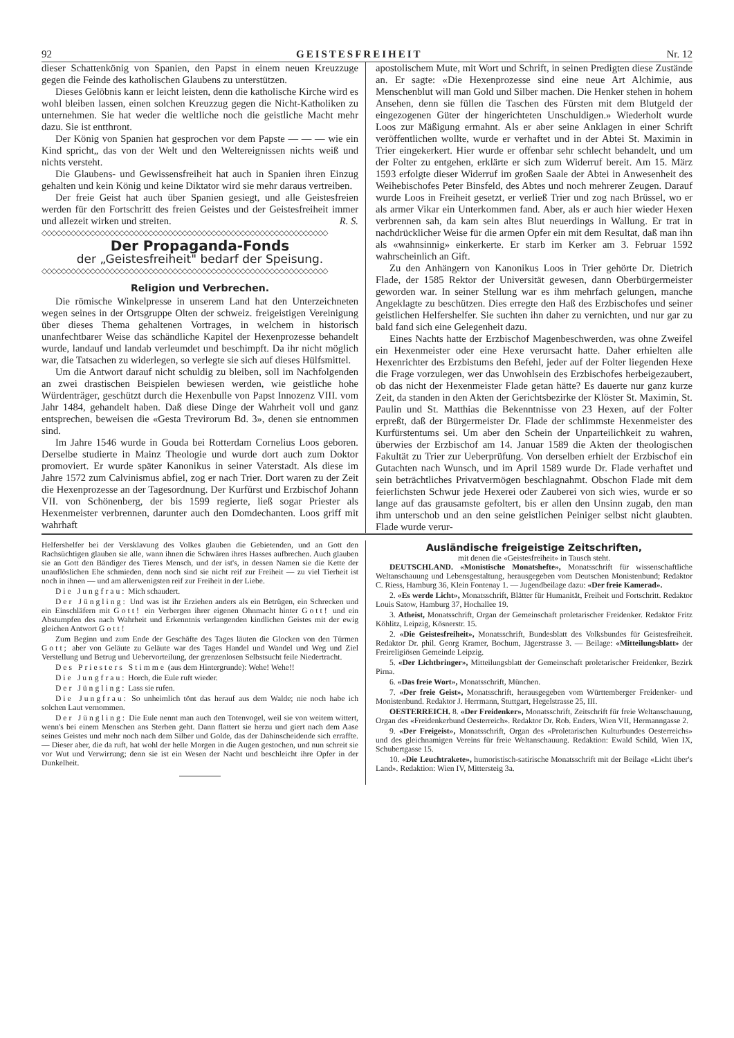92 GEISTESFREIHEIT Nr. 12
dieser Schattenkönig von Spanien, den Papst in einem neuen Kreuzzuge gegen die Feinde des katholischen Glaubens zu unterstützen.
Dieses Gelöbnis kann er leicht leisten, denn die katholische Kirche wird es wohl bleiben lassen, einen solchen Kreuzzug gegen die Nicht-Katholiken zu unternehmen. Sie hat weder die weltliche noch die geistliche Macht mehr dazu. Sie ist entthront.
Der König von Spanien hat gesprochen vor dem Papste — — — wie ein Kind spricht„ das von der Welt und den Weltereignissen nichts weiß und nichts versteht.
Die Glaubens- und Gewissensfreiheit hat auch in Spanien ihren Einzug gehalten und kein König und keine Diktator wird sie mehr daraus vertreiben.
Der freie Geist hat auch über Spanien gesiegt, und alle Geistesfreien werden für den Fortschritt des freien Geistes und der Geistesfreiheit immer und allezeit wirken und streiten. R. S.
◇◇◇◇◇◇◇◇◇◇◇◇◇◇◇◇◇◇◇◇◇◇◇◇◇◇◇◇◇◇◇◇◇◇◇◇◇◇◇◇◇◇◇◇◇◇◇◇◇◇◇◇◇◇◇◇◇◇◇
Der Propaganda-Fonds
der „Geistesfreiheit" bedarf der Speisung.
◇◇◇◇◇◇◇◇◇◇◇◇◇◇◇◇◇◇◇◇◇◇◇◇◇◇◇◇◇◇◇◇◇◇◇◇◇◇◇◇◇◇◇◇◇◇◇◇◇◇◇◇◇◇◇◇◇◇◇
Religion und Verbrechen.
Die römische Winkelpresse in unserem Land hat den Unterzeichneten wegen seines in der Ortsgruppe Olten der schweiz. freigeistigen Vereinigung über dieses Thema gehaltenen Vortrages, in welchem in historisch unanfechtbarer Weise das schändliche Kapitel der Hexenprozesse behandelt wurde, landauf und landab verleumdet und beschimpft. Da ihr nicht möglich war, die Tatsachen zu widerlegen, so verlegte sie sich auf dieses Hülfsmittel.
Um die Antwort darauf nicht schuldig zu bleiben, soll im Nachfolgenden an zwei drastischen Beispielen bewiesen werden, wie geistliche hohe Würdenträger, geschützt durch die Hexenbulle von Papst Innozenz VIII. vom Jahr 1484, gehandelt haben. Daß diese Dinge der Wahrheit voll und ganz entsprechen, beweisen die «Gesta Trevirorum Bd. 3», denen sie entnommen sind.
Im Jahre 1546 wurde in Gouda bei Rotterdam Cornelius Loos geboren. Derselbe studierte in Mainz Theologie und wurde dort auch zum Doktor promoviert. Er wurde später Kanonikus in seiner Vaterstadt. Als diese im Jahre 1572 zum Calvinismus abfiel, zog er nach Trier. Dort waren zu der Zeit die Hexenprozesse an der Tagesordnung. Der Kurfürst und Erzbischof Johann VII. von Schönenberg, der bis 1599 regierte, ließ sogar Priester als Hexenmeister verbrennen, darunter auch den Domdechanten. Loos griff mit wahrhaft
apostolischem Mute, mit Wort und Schrift, in seinen Predigten diese Zustände an. Er sagte: «Die Hexenprozesse sind eine neue Art Alchimie, aus Menschenblut will man Gold und Silber machen. Die Henker stehen in hohem Ansehen, denn sie füllen die Taschen des Fürsten mit dem Blutgeld der eingezogenen Güter der hingerichteten Unschuldigen.» Wiederholt wurde Loos zur Mäßigung ermahnt. Als er aber seine Anklagen in einer Schrift veröffentlichen wollte, wurde er verhaftet und in der Abtei St. Maximin in Trier eingekerkert. Hier wurde er offenbar sehr schlecht behandelt, und um der Folter zu entgehen, erklärte er sich zum Widerruf bereit. Am 15. März 1593 erfolgte dieser Widerruf im großen Saale der Abtei in Anwesenheit des Weihebischofes Peter Binsfeld, des Abtes und noch mehrerer Zeugen. Darauf wurde Loos in Freiheit gesetzt, er verließ Trier und zog nach Brüssel, wo er als armer Vikar ein Unterkommen fand. Aber, als er auch hier wieder Hexen verbrennen sah, da kam sein altes Blut neuerdings in Wallung. Er trat in nachdrücklicher Weise für die armen Opfer ein mit dem Resultat, daß man ihn als «wahnsinnig» einkerkerte. Er starb im Kerker am 3. Februar 1592 wahrscheinlich an Gift.
Zu den Anhängern von Kanonikus Loos in Trier gehörte Dr. Dietrich Flade, der 1585 Rektor der Universität gewesen, dann Oberbürgermeister geworden war. In seiner Stellung war es ihm mehrfach gelungen, manche Angeklagte zu beschützen. Dies erregte den Haß des Erzbischofes und seiner geistlichen Helfershelfer. Sie suchten ihn daher zu vernichten, und nur gar zu bald fand sich eine Gelegenheit dazu.
Eines Nachts hatte der Erzbischof Magenbeschwerden, was ohne Zweifel ein Hexenmeister oder eine Hexe verursacht hatte. Daher erhielten alle Hexenrichter des Erzbistums den Befehl, jeder auf der Folter liegenden Hexe die Frage vorzulegen, wer das Unwohlsein des Erzbischofes herbeigezaubert, ob das nicht der Hexenmeister Flade getan hätte? Es dauerte nur ganz kurze Zeit, da standen in den Akten der Gerichtsbezirke der Klöster St. Maximin, St. Paulin und St. Matthias die Bekenntnisse von 23 Hexen, auf der Folter erpreßt, daß der Bürgermeister Dr. Flade der schlimmste Hexenmeister des Kurfürstentums sei. Um aber den Schein der Unparteilichkeit zu wahren, überwies der Erzbischof am 14. Januar 1589 die Akten der theologischen Fakultät zu Trier zur Ueberprüfung. Von derselben erhielt der Erzbischof ein Gutachten nach Wunsch, und im April 1589 wurde Dr. Flade verhaftet und sein beträchtliches Privatvermögen beschlagnahmt. Obschon Flade mit dem feierlichsten Schwur jede Hexerei oder Zauberei von sich wies, wurde er so lange auf das grausamste gefoltert, bis er allen den Unsinn zugab, den man ihm unterschob und an den seine geistlichen Peiniger selbst nicht glaubten. Flade wurde verur-
Helfershelfer bei der Versklavung des Volkes glauben die Gebietenden, und an Gott den Rachsüchtigen glauben sie alle, wann ihnen die Schwären ihres Hasses aufbrechen. Auch glauben sie an Gott den Bändiger des Tieres Mensch, und der ist's, in dessen Namen sie die Kette der unauflöslichen Ehe schmieden, denn noch sind sie nicht reif zur Freiheit — zu viel Tierheit ist noch in ihnen — und am allerwenigsten reif zur Freiheit in der Liebe.
Die Jungfrau: Mich schaudert.
Der Jüngling: Und was ist ihr Erziehen anders als ein Betrügen, ein Schrecken und ein Einschläfern mit Gott! ein Verbergen ihrer eigenen Ohnmacht hinter Gott! und ein Abstumpfen des nach Wahrheit und Erkenntnis verlangenden kindlichen Geistes mit der ewig gleichen Antwort Gott!
Zum Beginn und zum Ende der Geschäfte des Tages läuten die Glocken von den Türmen Gott; aber von Geläute zu Geläute war des Tages Handel und Wandel und Weg und Ziel Verstellung und Betrug und Uebervorteilung, der grenzenlosen Selbstsucht feile Niedertracht.
Des Priesters Stimme (aus dem Hintergrunde): Wehe! Wehe!!
Die Jungfrau: Horch, die Eule ruft wieder.
Der Jüngling: Lass sie rufen.
Die Jungfrau: So unheimlich tönt das herauf aus dem Walde; nie noch habe ich solchen Laut vernommen.
Der Jüngling: Die Eule nennt man auch den Totenvogel, weil sie von weitem wittert, wenn's bei einem Menschen ans Sterben geht. Dann flattert sie herzu und giert nach dem Aase seines Geistes und mehr noch nach dem Silber und Golde, das der Dahinscheidende sich erraffte. — Dieser aber, die da ruft, hat wohl der helle Morgen in die Augen gestochen, und nun schreit sie vor Wut und Verwirrung; denn sie ist ein Wesen der Nacht und beschleicht ihre Opfer in der Dunkelheit.
Ausländische freigeistige Zeitschriften,
mit denen die «Geistesfreiheit» in Tausch steht.
DEUTSCHLAND. «Monistische Monatshefte», Monatsschrift für wissenschaftliche Weltanschauung und Lebensgestaltung, herausgegeben vom Deutschen Monistenbund; Redaktor C. Riess, Hamburg 36, Klein Fontenay 1. — Jugendbeilage dazu: «Der freie Kamerad».
2. «Es werde Licht», Monatsschrift, Blätter für Humanität, Freiheit und Fortschritt. Redaktor Louis Satow, Hamburg 37, Hochallee 19.
3. Atheist, Monatsschrift, Organ der Gemeinschaft proletarischer Freidenker. Redaktor Fritz Köhlitz, Leipzig, Kösnerstr. 15.
2. «Die Geistesfreiheit», Monatsschrift, Bundesblatt des Volksbundes für Geistesfreiheit. Redaktor Dr. phil. Georg Kramer, Bochum, Jägerstrasse 3. — Beilage: «Mitteilungsblatt» der Freireligiösen Gemeinde Leipzig.
5. «Der Lichtbringer», Mitteilungsblatt der Gemeinschaft proletarischer Freidenker, Bezirk Pirna.
6. «Das freie Wort», Monatsschrift, München.
7. «Der freie Geist», Monatsschrift, herausgegeben vom Württemberger Freidenker- und Monistenbund. Redaktor J. Herrmann, Stuttgart, Hegelstrasse 25, III.
OESTERREICH. 8. «Der Freidenker», Monatsschrift, Zeitschrift für freie Weltanschauung, Organ des «Freidenkerbund Oesterreich». Redaktor Dr. Rob. Enders, Wien VII, Hermanngasse 2.
9. «Der Freigeist», Monatsschrift, Organ des «Proletarischen Kulturbundes Oesterreichs» und des gleichnamigen Vereins für freie Weltanschauung. Redaktion: Ewald Schild, Wien IX, Schubertgasse 15.
10. «Die Leuchtrakete», humoristisch-satirische Monatsschrift mit der Beilage «Licht über's Land». Redaktion: Wien IV, Mittersteig 3a.